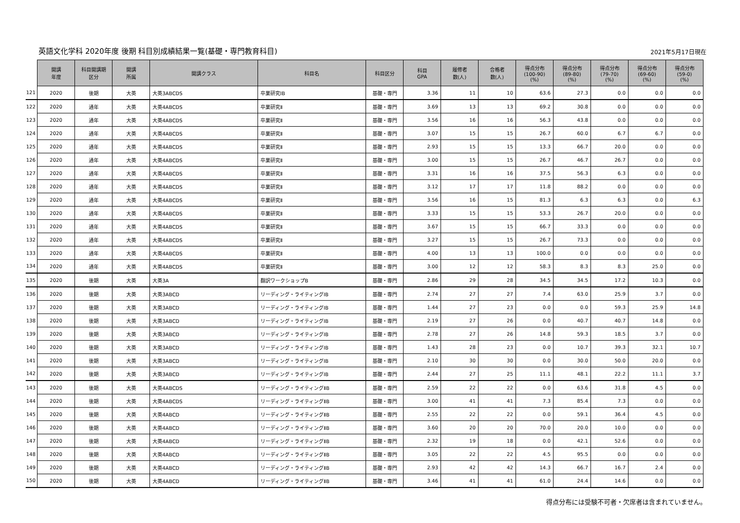英語文化学科 2020年度 後期 科目別成績結果一覧(基礎・専門教育科目)
2021年5月17日現在
| | 開講 年度 | 科目開講期 区分 | 開講 所属 | 開講クラス | 科目名 | 科目区分 | 科目 GPA | 履修者 数(人) | 合格者 数(人) | 得点分布 (100-90) (%) | 得点分布 (89-80) (%) | 得点分布 (79-70) (%) | 得点分布 (69-60) (%) | 得点分布 (59-0) (%) |
| --- | --- | --- | --- | --- | --- | --- | --- | --- | --- | --- | --- | --- | --- | --- |
| 121 | 2020 | 後期 | 大英 | 大英3ABCDS | 卒業研究ⅠB | 基礎・専門 | 3.36 | 11 | 10 | 63.6 | 27.3 | 0.0 | 0.0 | 0.0 |
| 122 | 2020 | 通年 | 大英 | 大英4ABCDS | 卒業研究Ⅱ | 基礎・専門 | 3.69 | 13 | 13 | 69.2 | 30.8 | 0.0 | 0.0 | 0.0 |
| 123 | 2020 | 通年 | 大英 | 大英4ABCDS | 卒業研究Ⅱ | 基礎・専門 | 3.56 | 16 | 16 | 56.3 | 43.8 | 0.0 | 0.0 | 0.0 |
| 124 | 2020 | 通年 | 大英 | 大英4ABCDS | 卒業研究Ⅱ | 基礎・専門 | 3.07 | 15 | 15 | 26.7 | 60.0 | 6.7 | 6.7 | 0.0 |
| 125 | 2020 | 通年 | 大英 | 大英4ABCDS | 卒業研究Ⅱ | 基礎・専門 | 2.93 | 15 | 15 | 13.3 | 66.7 | 20.0 | 0.0 | 0.0 |
| 126 | 2020 | 通年 | 大英 | 大英4ABCDS | 卒業研究Ⅱ | 基礎・専門 | 3.00 | 15 | 15 | 26.7 | 46.7 | 26.7 | 0.0 | 0.0 |
| 127 | 2020 | 通年 | 大英 | 大英4ABCDS | 卒業研究Ⅱ | 基礎・専門 | 3.31 | 16 | 16 | 37.5 | 56.3 | 6.3 | 0.0 | 0.0 |
| 128 | 2020 | 通年 | 大英 | 大英4ABCDS | 卒業研究Ⅱ | 基礎・専門 | 3.12 | 17 | 17 | 11.8 | 88.2 | 0.0 | 0.0 | 0.0 |
| 129 | 2020 | 通年 | 大英 | 大英4ABCDS | 卒業研究Ⅱ | 基礎・専門 | 3.56 | 16 | 15 | 81.3 | 6.3 | 6.3 | 0.0 | 6.3 |
| 130 | 2020 | 通年 | 大英 | 大英4ABCDS | 卒業研究Ⅱ | 基礎・専門 | 3.33 | 15 | 15 | 53.3 | 26.7 | 20.0 | 0.0 | 0.0 |
| 131 | 2020 | 通年 | 大英 | 大英4ABCDS | 卒業研究Ⅱ | 基礎・専門 | 3.67 | 15 | 15 | 66.7 | 33.3 | 0.0 | 0.0 | 0.0 |
| 132 | 2020 | 通年 | 大英 | 大英4ABCDS | 卒業研究Ⅱ | 基礎・専門 | 3.27 | 15 | 15 | 26.7 | 73.3 | 0.0 | 0.0 | 0.0 |
| 133 | 2020 | 通年 | 大英 | 大英4ABCDS | 卒業研究Ⅱ | 基礎・専門 | 4.00 | 13 | 13 | 100.0 | 0.0 | 0.0 | 0.0 | 0.0 |
| 134 | 2020 | 通年 | 大英 | 大英4ABCDS | 卒業研究Ⅱ | 基礎・専門 | 3.00 | 12 | 12 | 58.3 | 8.3 | 8.3 | 25.0 | 0.0 |
| 135 | 2020 | 後期 | 大英 | 大英3A | 翻訳ワークショップB | 基礎・専門 | 2.86 | 29 | 28 | 34.5 | 34.5 | 17.2 | 10.3 | 0.0 |
| 136 | 2020 | 後期 | 大英 | 大英3ABCD | リーディング・ライティングⅠB | 基礎・専門 | 2.74 | 27 | 27 | 7.4 | 63.0 | 25.9 | 3.7 | 0.0 |
| 137 | 2020 | 後期 | 大英 | 大英3ABCD | リーディング・ライティングⅠB | 基礎・専門 | 1.44 | 27 | 23 | 0.0 | 0.0 | 59.3 | 25.9 | 14.8 |
| 138 | 2020 | 後期 | 大英 | 大英3ABCD | リーディング・ライティングⅠB | 基礎・専門 | 2.19 | 27 | 26 | 0.0 | 40.7 | 40.7 | 14.8 | 0.0 |
| 139 | 2020 | 後期 | 大英 | 大英3ABCD | リーディング・ライティングⅠB | 基礎・専門 | 2.78 | 27 | 26 | 14.8 | 59.3 | 18.5 | 3.7 | 0.0 |
| 140 | 2020 | 後期 | 大英 | 大英3ABCD | リーディング・ライティングⅠB | 基礎・専門 | 1.43 | 28 | 23 | 0.0 | 10.7 | 39.3 | 32.1 | 10.7 |
| 141 | 2020 | 後期 | 大英 | 大英3ABCD | リーディング・ライティングⅠB | 基礎・専門 | 2.10 | 30 | 30 | 0.0 | 30.0 | 50.0 | 20.0 | 0.0 |
| 142 | 2020 | 後期 | 大英 | 大英3ABCD | リーディング・ライティングⅠB | 基礎・専門 | 2.44 | 27 | 25 | 11.1 | 48.1 | 22.2 | 11.1 | 3.7 |
| 143 | 2020 | 後期 | 大英 | 大英4ABCDS | リーディング・ライティングⅡB | 基礎・専門 | 2.59 | 22 | 22 | 0.0 | 63.6 | 31.8 | 4.5 | 0.0 |
| 144 | 2020 | 後期 | 大英 | 大英4ABCDS | リーディング・ライティングⅡB | 基礎・専門 | 3.00 | 41 | 41 | 7.3 | 85.4 | 7.3 | 0.0 | 0.0 |
| 145 | 2020 | 後期 | 大英 | 大英4ABCD | リーディング・ライティングⅡB | 基礎・専門 | 2.55 | 22 | 22 | 0.0 | 59.1 | 36.4 | 4.5 | 0.0 |
| 146 | 2020 | 後期 | 大英 | 大英4ABCD | リーディング・ライティングⅡB | 基礎・専門 | 3.60 | 20 | 20 | 70.0 | 20.0 | 10.0 | 0.0 | 0.0 |
| 147 | 2020 | 後期 | 大英 | 大英4ABCD | リーディング・ライティングⅡB | 基礎・専門 | 2.32 | 19 | 18 | 0.0 | 42.1 | 52.6 | 0.0 | 0.0 |
| 148 | 2020 | 後期 | 大英 | 大英4ABCD | リーディング・ライティングⅡB | 基礎・専門 | 3.05 | 22 | 22 | 4.5 | 95.5 | 0.0 | 0.0 | 0.0 |
| 149 | 2020 | 後期 | 大英 | 大英4ABCD | リーディング・ライティングⅡB | 基礎・専門 | 2.93 | 42 | 42 | 14.3 | 66.7 | 16.7 | 2.4 | 0.0 |
| 150 | 2020 | 後期 | 大英 | 大英4ABCD | リーディング・ライティングⅡB | 基礎・専門 | 3.46 | 41 | 41 | 61.0 | 24.4 | 14.6 | 0.0 | 0.0 |
得点分布には受験不可者・欠席者は含まれていません。